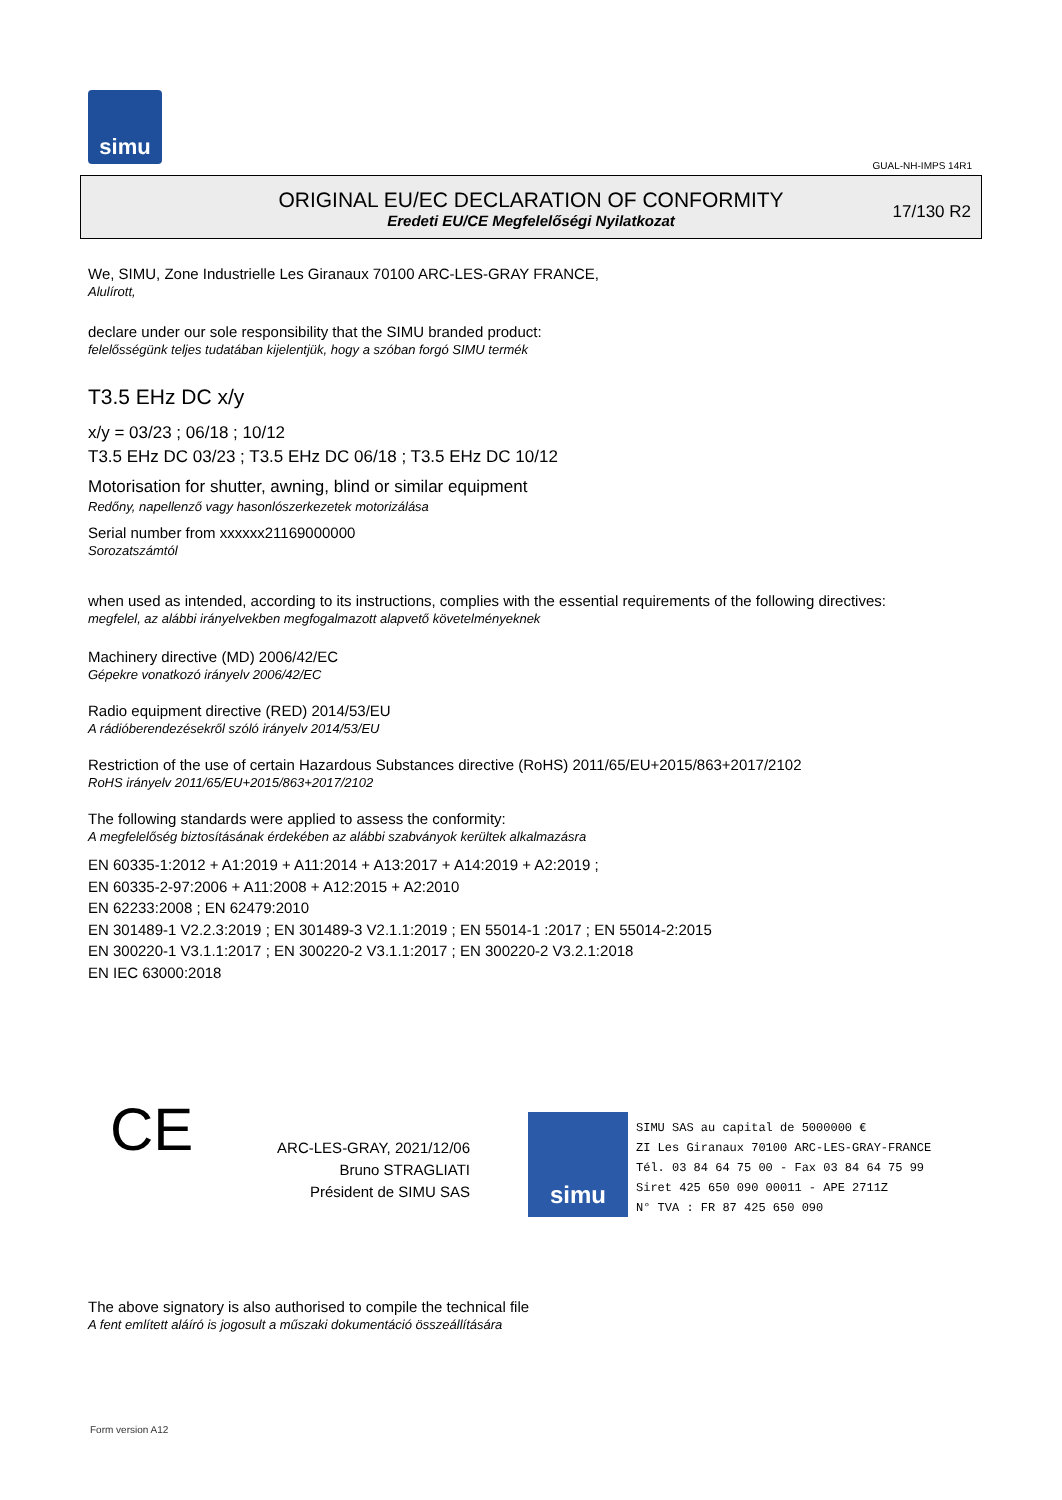simu
GUAL-NH-IMPS 14R1
ORIGINAL EU/EC DECLARATION OF CONFORMITY
Eredeti EU/CE Megfelelőségi Nyilatkozat
17/130 R2
We, SIMU, Zone Industrielle Les Giranaux 70100 ARC-LES-GRAY FRANCE,
Alulírott,
declare under our sole responsibility that the SIMU branded product:
felelősségünk teljes tudatában kijelentjük, hogy a szóban forgó SIMU termék
T3.5 EHz DC x/y
x/y = 03/23 ; 06/18 ; 10/12
T3.5 EHz DC 03/23 ; T3.5 EHz DC 06/18 ; T3.5 EHz DC 10/12
Motorisation for shutter, awning, blind or similar equipment
Redőny, napellenző vagy hasonlószerkezetek motorizálása
Serial number from xxxxxx21169000000
Sorozatszámtól
when used as intended, according to its instructions, complies with the essential requirements of the following directives:
megfelel, az alábbi irányelvekben megfogalmazott alapvető követelményeknek
Machinery directive (MD) 2006/42/EC
Gépekre vonatkozó irányelv 2006/42/EC
Radio equipment directive (RED) 2014/53/EU
A rádióberendezésekről szóló irányelv 2014/53/EU
Restriction of the use of certain Hazardous Substances directive (RoHS) 2011/65/EU+2015/863+2017/2102
RoHS irányelv 2011/65/EU+2015/863+2017/2102
The following standards were applied to assess the conformity:
A megfelelőség biztosításának érdekében az alábbi szabványok kerültek alkalmazásra
EN 60335-1:2012 + A1:2019 + A11:2014 + A13:2017 + A14:2019 + A2:2019 ;
EN 60335-2-97:2006 + A11:2008 + A12:2015 + A2:2010
EN 62233:2008 ; EN 62479:2010
EN 301489-1 V2.2.3:2019 ; EN 301489-3 V2.1.1:2019 ; EN 55014-1 :2017 ; EN 55014-2:2015
EN 300220-1 V3.1.1:2017 ; EN 300220-2 V3.1.1:2017 ; EN 300220-2 V3.2.1:2018
EN IEC 63000:2018
CE
ARC-LES-GRAY, 2021/12/06
Bruno STRAGLIATI
Président de SIMU SAS
simu
SIMU SAS au capital de 5000000 €
ZI Les Giranaux 70100 ARC-LES-GRAY-FRANCE
Tél. 03 84 64 75 00 - Fax 03 84 64 75 99
Siret 425 650 090 00011 - APE 2711Z
N° TVA : FR 87 425 650 090
The above signatory is also authorised to compile the technical file
A fent említett aláíró is jogosult a műszaki dokumentáció összeállítására
Form version A12